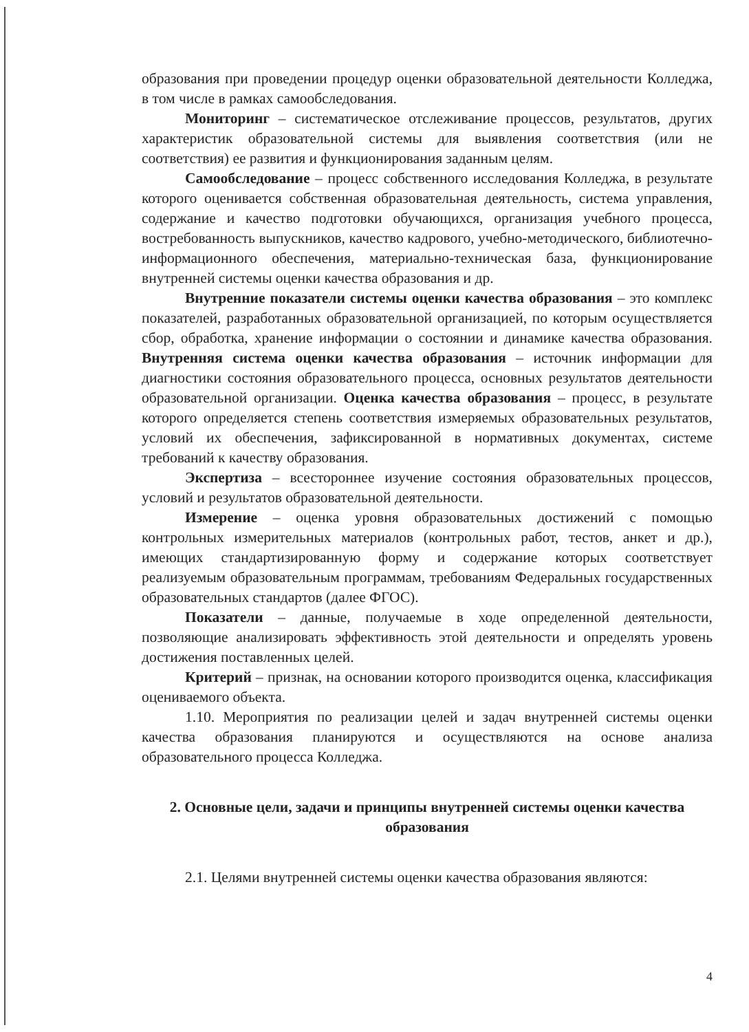образования при проведении процедур оценки образовательной деятельности Колледжа, в том числе в рамках самообследования.
Мониторинг – систематическое отслеживание процессов, результатов, других характеристик образовательной системы для выявления соответствия (или не соответствия) ее развития и функционирования заданным целям.
Самообследование – процесс собственного исследования Колледжа, в результате которого оценивается собственная образовательная деятельность, система управления, содержание и качество подготовки обучающихся, организация учебного процесса, востребованность выпускников, качество кадрового, учебно-методического, библиотечно-информационного обеспечения, материально-техническая база, функционирование внутренней системы оценки качества образования и др.
Внутренние показатели системы оценки качества образования – это комплекс показателей, разработанных образовательной организацией, по которым осуществляется сбор, обработка, хранение информации о состоянии и динамике качества образования. Внутренняя система оценки качества образования – источник информации для диагностики состояния образовательного процесса, основных результатов деятельности образовательной организации. Оценка качества образования – процесс, в результате которого определяется степень соответствия измеряемых образовательных результатов, условий их обеспечения, зафиксированной в нормативных документах, системе требований к качеству образования.
Экспертиза – всестороннее изучение состояния образовательных процессов, условий и результатов образовательной деятельности.
Измерение – оценка уровня образовательных достижений с помощью контрольных измерительных материалов (контрольных работ, тестов, анкет и др.), имеющих стандартизированную форму и содержание которых соответствует реализуемым образовательным программам, требованиям Федеральных государственных образовательных стандартов (далее ФГОС).
Показатели – данные, получаемые в ходе определенной деятельности, позволяющие анализировать эффективность этой деятельности и определять уровень достижения поставленных целей.
Критерий – признак, на основании которого производится оценка, классификация оцениваемого объекта.
1.10. Мероприятия по реализации целей и задач внутренней системы оценки качества образования планируются и осуществляются на основе анализа образовательного процесса Колледжа.
2. Основные цели, задачи и принципы внутренней системы оценки качества образования
2.1. Целями внутренней системы оценки качества образования являются:
4